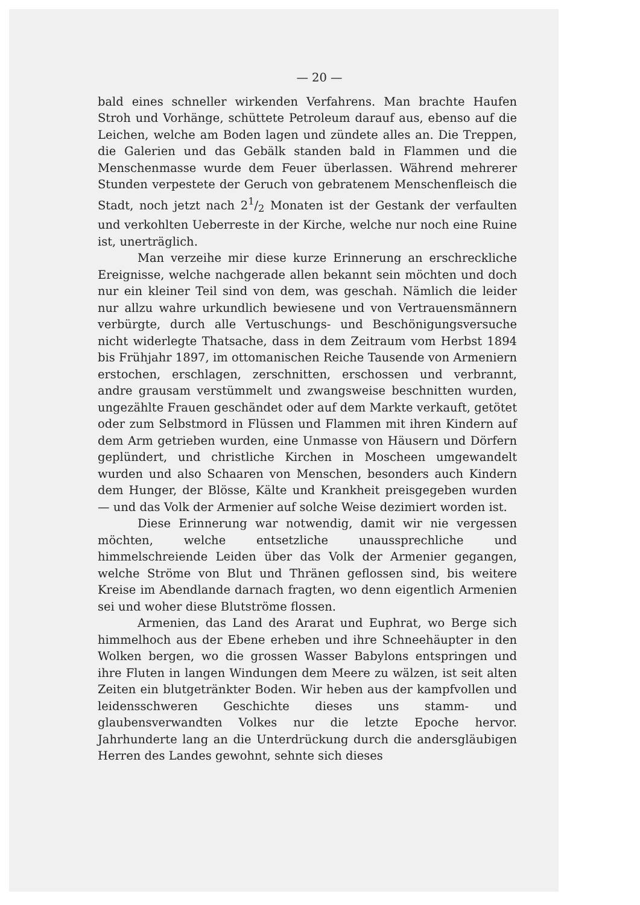— 20 —
bald eines schneller wirkenden Verfahrens. Man brachte Haufen Stroh und Vorhänge, schüttete Petroleum darauf aus, ebenso auf die Leichen, welche am Boden lagen und zündete alles an. Die Treppen, die Galerien und das Gebälk standen bald in Flammen und die Menschenmasse wurde dem Feuer überlassen. Während mehrerer Stunden verpestete der Geruch von gebratenem Menschenfleisch die Stadt, noch jetzt nach 21/2 Monaten ist der Gestank der verfaulten und verkohlten Ueberreste in der Kirche, welche nur noch eine Ruine ist, unerträglich.
Man verzeihe mir diese kurze Erinnerung an erschreckliche Ereignisse, welche nachgerade allen bekannt sein möchten und doch nur ein kleiner Teil sind von dem, was geschah. Nämlich die leider nur allzu wahre urkundlich bewiesene und von Vertrauensmännern verbürgte, durch alle Vertuschungs- und Beschönigungsversuche nicht widerlegte Thatsache, dass in dem Zeitraum vom Herbst 1894 bis Frühjahr 1897, im ottomanischen Reiche Tausende von Armeniern erstochen, erschlagen, zerschnitten, erschossen und verbrannt, andre grausam verstümmelt und zwangsweise beschnitten wurden, ungezählte Frauen geschändet oder auf dem Markte verkauft, getötet oder zum Selbstmord in Flüssen und Flammen mit ihren Kindern auf dem Arm getrieben wurden, eine Unmasse von Häusern und Dörfern geplündert, und christliche Kirchen in Moscheen umgewandelt wurden und also Schaaren von Menschen, besonders auch Kindern dem Hunger, der Blösse, Kälte und Krankheit preisgegeben wurden — und das Volk der Armenier auf solche Weise dezimiert worden ist.
Diese Erinnerung war notwendig, damit wir nie vergessen möchten, welche entsetzliche unaussprechliche und himmelschreiende Leiden über das Volk der Armenier gegangen, welche Ströme von Blut und Thränen geflossen sind, bis weitere Kreise im Abendlande darnach fragten, wo denn eigentlich Armenien sei und woher diese Blutströme flossen.
Armenien, das Land des Ararat und Euphrat, wo Berge sich himmelhoch aus der Ebene erheben und ihre Schneehäupter in den Wolken bergen, wo die grossen Wasser Babylons entspringen und ihre Fluten in langen Windungen dem Meere zu wälzen, ist seit alten Zeiten ein blutgetränkter Boden. Wir heben aus der kampfvollen und leidensschweren Geschichte dieses uns stamm- und glaubensverwandten Volkes nur die letzte Epoche hervor. Jahrhunderte lang an die Unterdrückung durch die andersgläubigen Herren des Landes gewohnt, sehnte sich dieses